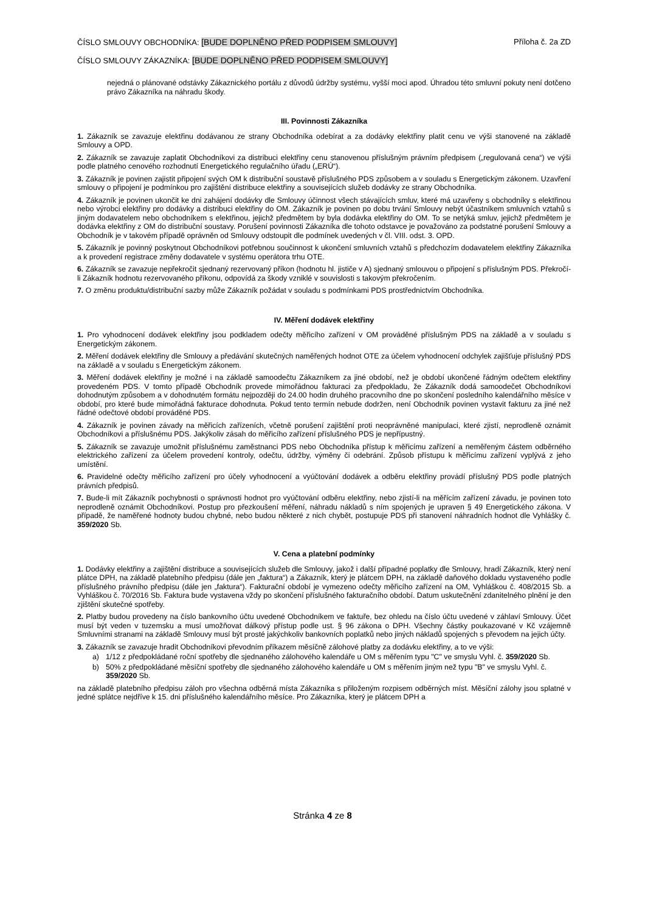ČÍSLO SMLOUVY OBCHODNÍKA: [BUDE DOPLNĚNO PŘED PODPISEM SMLOUVY]
Příloha č. 2a ZD
ČÍSLO SMLOUVY ZÁKAZNÍKA: [BUDE DOPLNĚNO PŘED PODPISEM SMLOUVY]
nejedná o plánované odstávky Zákaznického portálu z důvodů údržby systému, vyšší moci apod. Úhradou této smluvní pokuty není dotčeno právo Zákazníka na náhradu škody.
III. Povinnosti Zákazníka
1. Zákazník se zavazuje elektřinu dodávanou ze strany Obchodníka odebírat a za dodávky elektřiny platit cenu ve výši stanovené na základě Smlouvy a OPD.
2. Zákazník se zavazuje zaplatit Obchodníkovi za distribuci elektřiny cenu stanovenou příslušným právním předpisem („regulovaná cena“) ve výši podle platného cenového rozhodnutí Energetického regulačního úřadu („ERÚ“).
3. Zákazník je povinen zajistit připojení svých OM k distribuční soustavě příslušného PDS způsobem a v souladu s Energetickým zákonem. Uzavření smlouvy o připojení je podmínkou pro zajištění distribuce elektřiny a souvisejících služeb dodávky ze strany Obchodníka.
4. Zákazník je povinen ukončit ke dni zahájení dodávky dle Smlouvy účinnost všech stávajících smluv, které má uzavřeny s obchodníky s elektřinou nebo výrobci elektřiny pro dodávky a distribuci elektřiny do OM. Zákazník je povinen po dobu trvání Smlouvy nebýt účastníkem smluvních vztahů s jiným dodavatelem nebo obchodníkem s elektřinou, jejichž předmětem by byla dodávka elektřiny do OM. To se netýká smluv, jejichž předmětem je dodávka elektřiny z OM do distribuční soustavy. Porušení povinnosti Zákazníka dle tohoto odstavce je považováno za podstatné porušení Smlouvy a Obchodník je v takovém případě oprávněn od Smlouvy odstoupit dle podmínek uvedených v čl. VIII. odst. 3. OPD.
5. Zákazník je povinný poskytnout Obchodníkovi potřebnou součinnost k ukončení smluvních vztahů s předchozím dodavatelem elektřiny Zákazníka a k provedení registrace změny dodavatele v systému operátora trhu OTE.
6. Zákazník se zavazuje nepřekročit sjednaný rezervovaný příkon (hodnotu hl. jističe v A) sjednaný smlouvou o připojení s příslušným PDS. Překročí-li Zákazník hodnotu rezervovaného příkonu, odpovídá za škody vzniklé v souvislosti s takovým překročením.
7. O změnu produktu/distribuční sazby může Zákazník požádat v souladu s podmínkami PDS prostřednictvím Obchodníka.
IV. Měření dodávek elektřiny
1. Pro vyhodnocení dodávek elektřiny jsou podkladem odečty měřicího zařízení v OM prováděné příslušným PDS na základě a v souladu s Energetickým zákonem.
2. Měření dodávek elektřiny dle Smlouvy a předávání skutečných naměřených hodnot OTE za účelem vyhodnocení odchylek zajišťuje příslušný PDS na základě a v souladu s Energetickým zákonem.
3. Měření dodávek elektřiny je možné i na základě samoodečtu Zákazníkem za jiné období, než je období ukončené řádným odečtem elektřiny provedeném PDS. V tomto případě Obchodník provede mimořádnou fakturaci za předpokladu, že Zákazník dodá samoodečet Obchodníkovi dohodnutým způsobem a v dohodnutém formátu nejpozději do 24.00 hodin druhého pracovního dne po skončení posledního kalendářního měsíce v období, pro které bude mimořádná fakturace dohodnuta. Pokud tento termín nebude dodržen, není Obchodník povinen vystavit fakturu za jiné než řádné odečtové období prováděné PDS.
4. Zákazník je povinen závady na měřicích zařízeních, včetně porušení zajištění proti neoprávněné manipulaci, které zjistí, neprodleně oznámit Obchodníkovi a příslušnému PDS. Jakýkoliv zásah do měřicího zařízení příslušného PDS je nepřípustný.
5. Zákazník se zavazuje umožnit příslušnému zaměstnanci PDS nebo Obchodníka přístup k měřicímu zařízení a neměřeným částem odběrného elektrického zařízení za účelem provedení kontroly, odečtu, údržby, výměny či odebrání. Způsob přístupu k měřicímu zařízení vyplývá z jeho umístění.
6. Pravidelné odečty měřicího zařízení pro účely vyhodnocení a vyúčtování dodávek a odběru elektřiny provádí příslušný PDS podle platných právních předpisů.
7. Bude-li mít Zákazník pochybnosti o správnosti hodnot pro vyúčtování odběru elektřiny, nebo zjistí-li na měřícím zařízení závadu, je povinen toto neprodleně oznámit Obchodníkovi. Postup pro přezkoušení měření, náhradu nákladů s ním spojených je upraven § 49 Energetického zákona. V případě, že naměřené hodnoty budou chybné, nebo budou některé z nich chybět, postupuje PDS při stanovení náhradních hodnot dle Vyhlášky č. 359/2020 Sb.
V. Cena a platební podmínky
1. Dodávky elektřiny a zajištění distribuce a souvisejících služeb dle Smlouvy, jakož i další případné poplatky dle Smlouvy, hradí Zákazník, který není plátce DPH, na základě platebního předpisu (dále jen „faktura“) a Zákazník, který je plátcem DPH, na základě daňového dokladu vystaveného podle příslušného právního předpisu (dále jen „faktura“). Fakturační období je vymezeno odečty měřicího zařízení na OM, Vyhláškou č. 408/2015 Sb. a Vyhláškou č. 70/2016 Sb. Faktura bude vystavena vždy po skončení příslušného fakturačního období. Datum uskutečnění zdanitelného plnění je den zjištění skutečné spotřeby.
2. Platby budou provedeny na číslo bankovního účtu uvedené Obchodníkem ve faktuře, bez ohledu na číslo účtu uvedené v záhlaví Smlouvy. Účet musí být veden v tuzemsku a musí umožňovat dálkový přístup podle ust. § 96 zákona o DPH. Všechny částky poukazované v Kč vzájemně Smluvními stranami na základě Smlouvy musí být prosté jakýchkoliv bankovních poplatků nebo jiných nákladů spojených s převodem na jejich účty.
3. Zákazník se zavazuje hradit Obchodníkovi převodním příkazem měsíčně zálohové platby za dodávku elektřiny, a to ve výši:
a) 1/12 z předpokládané roční spotřeby dle sjednaného zálohového kalendáře u OM s měřením typu "C" ve smyslu Vyhl. č. 359/2020 Sb.
b) 50% z předpokládané měsíční spotřeby dle sjednaného zálohového kalendáře u OM s měřením jiným než typu "B" ve smyslu Vyhl. č. 359/2020 Sb.
na základě platebního předpisu záloh pro všechna odběrná místa Zákazníka s přiloženým rozpisem odběrných míst. Měsíční zálohy jsou splatné v jedné splátce nejdříve k 15. dni příslušného kalendářního měsíce. Pro Zákazníka, který je plátcem DPH a
Stránka 4 ze 8